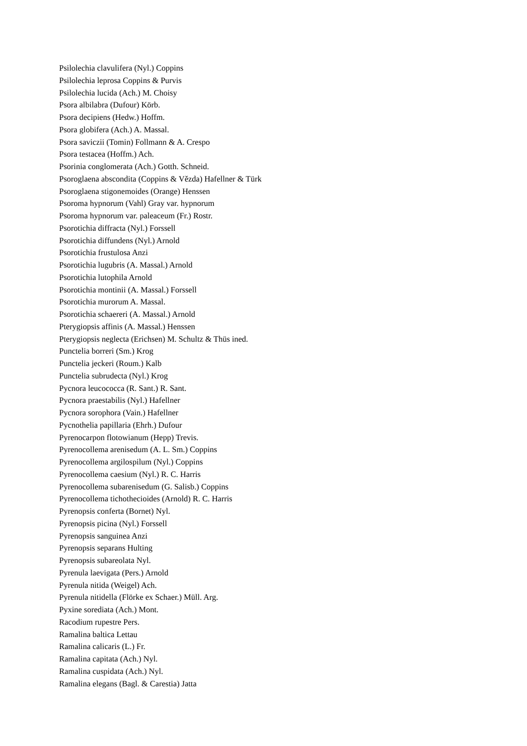Psilolechia clavulifera (Nyl.) Coppins
Psilolechia leprosa Coppins & Purvis
Psilolechia lucida (Ach.) M. Choisy
Psora albilabra (Dufour) Körb.
Psora decipiens (Hedw.) Hoffm.
Psora globifera (Ach.) A. Massal.
Psora saviczii (Tomin) Follmann & A. Crespo
Psora testacea (Hoffm.) Ach.
Psorinia conglomerata (Ach.) Gotth. Schneid.
Psoroglaena abscondita (Coppins & Vězda) Hafellner & Türk
Psoroglaena stigonemoides (Orange) Henssen
Psoroma hypnorum (Vahl) Gray var. hypnorum
Psoroma hypnorum var. paleaceum (Fr.) Rostr.
Psorotichia diffracta (Nyl.) Forssell
Psorotichia diffundens (Nyl.) Arnold
Psorotichia frustulosa Anzi
Psorotichia lugubris (A. Massal.) Arnold
Psorotichia lutophila Arnold
Psorotichia montinii (A. Massal.) Forssell
Psorotichia murorum A. Massal.
Psorotichia schaereri (A. Massal.) Arnold
Pterygiopsis affinis (A. Massal.) Henssen
Pterygiopsis neglecta (Erichsen) M. Schultz & Thüs ined.
Punctelia borreri (Sm.) Krog
Punctelia jeckeri (Roum.) Kalb
Punctelia subrudecta (Nyl.) Krog
Pycnora leucococca (R. Sant.) R. Sant.
Pycnora praestabilis (Nyl.) Hafellner
Pycnora sorophora (Vain.) Hafellner
Pycnothelia papillaria (Ehrh.) Dufour
Pyrenocarpon flotowianum (Hepp) Trevis.
Pyrenocollema arenisedum (A. L. Sm.) Coppins
Pyrenocollema argilospilum (Nyl.) Coppins
Pyrenocollema caesium (Nyl.) R. C. Harris
Pyrenocollema subarenisedum (G. Salisb.) Coppins
Pyrenocollema tichothecioides (Arnold) R. C. Harris
Pyrenopsis conferta (Bornet) Nyl.
Pyrenopsis picina (Nyl.) Forssell
Pyrenopsis sanguinea Anzi
Pyrenopsis separans Hulting
Pyrenopsis subareolata Nyl.
Pyrenula laevigata (Pers.) Arnold
Pyrenula nitida (Weigel) Ach.
Pyrenula nitidella (Flörke ex Schaer.) Müll. Arg.
Pyxine sorediata (Ach.) Mont.
Racodium rupestre Pers.
Ramalina baltica Lettau
Ramalina calicaris (L.) Fr.
Ramalina capitata (Ach.) Nyl.
Ramalina cuspidata (Ach.) Nyl.
Ramalina elegans (Bagl. & Carestia) Jatta